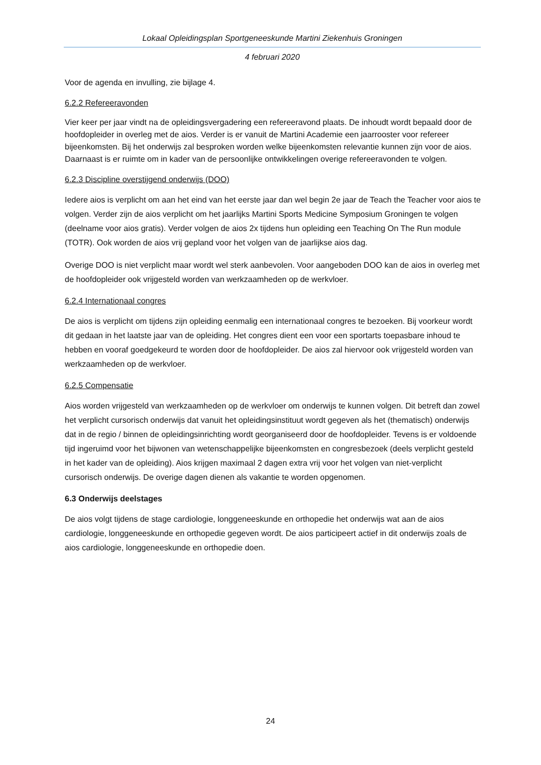Lokaal Opleidingsplan Sportgeneeskunde Martini Ziekenhuis Groningen
4 februari 2020
Voor de agenda en invulling, zie bijlage 4.
6.2.2 Refereeravonden
Vier keer per jaar vindt na de opleidingsvergadering een refereeravond plaats. De inhoudt wordt bepaald door de hoofdopleider in overleg met de aios. Verder is er vanuit de Martini Academie een jaarrooster voor refereer bijeenkomsten. Bij het onderwijs zal besproken worden welke bijeenkomsten relevantie kunnen zijn voor de aios. Daarnaast is er ruimte om in kader van de persoonlijke ontwikkelingen overige refereeravonden te volgen.
6.2.3 Discipline overstijgend onderwijs (DOO)
Iedere aios is verplicht om aan het eind van het eerste jaar dan wel begin 2e jaar de Teach the Teacher voor aios te volgen. Verder zijn de aios verplicht om het jaarlijks Martini Sports Medicine Symposium Groningen te volgen (deelname voor aios gratis). Verder volgen de aios 2x tijdens hun opleiding een Teaching On The Run module (TOTR). Ook worden de aios vrij gepland voor het volgen van de jaarlijkse aios dag.
Overige DOO is niet verplicht maar wordt wel sterk aanbevolen. Voor aangeboden DOO kan de aios in overleg met de hoofdopleider ook vrijgesteld worden van werkzaamheden op de werkvloer.
6.2.4 Internationaal congres
De aios is verplicht om tijdens zijn opleiding eenmalig een internationaal congres te bezoeken. Bij voorkeur wordt dit gedaan in het laatste jaar van de opleiding. Het congres dient een voor een sportarts toepasbare inhoud te hebben en vooraf goedgekeurd te worden door de hoofdopleider. De aios zal hiervoor ook vrijgesteld worden van werkzaamheden op de werkvloer.
6.2.5 Compensatie
Aios worden vrijgesteld van werkzaamheden op de werkvloer om onderwijs te kunnen volgen. Dit betreft dan zowel het verplicht cursorisch onderwijs dat vanuit het opleidingsinstituut wordt gegeven als het (thematisch) onderwijs dat in de regio / binnen de opleidingsinrichting wordt georganiseerd door de hoofdopleider. Tevens is er voldoende tijd ingeruimd voor het bijwonen van wetenschappelijke bijeenkomsten en congresbezoek (deels verplicht gesteld in het kader van de opleiding). Aios krijgen maximaal 2 dagen extra vrij voor het volgen van niet-verplicht cursorisch onderwijs. De overige dagen dienen als vakantie te worden opgenomen.
6.3 Onderwijs deelstages
De aios volgt tijdens de stage cardiologie, longgeneeskunde en orthopedie het onderwijs wat aan de aios cardiologie, longgeneeskunde en orthopedie gegeven wordt. De aios participeert actief in dit onderwijs zoals de aios cardiologie, longgeneeskunde en orthopedie doen.
24